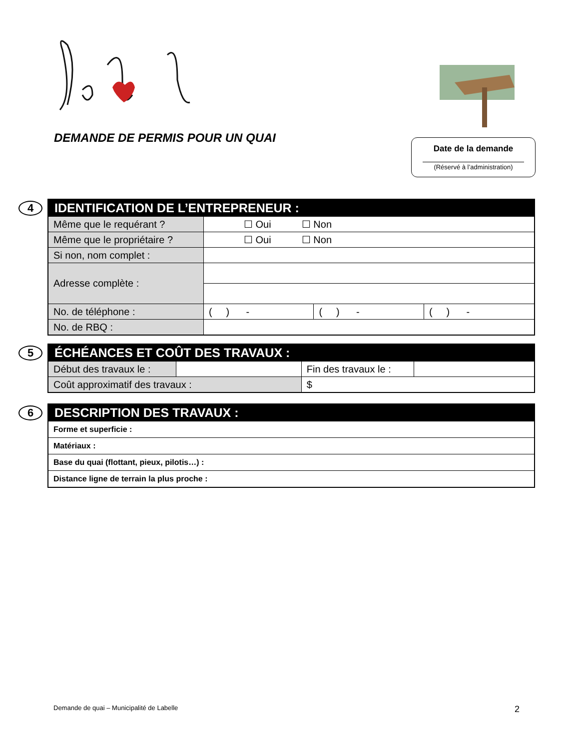DEMANDE DE PERMIS POUR UN QUAI
Date de la demande
(Réservé à l’administration)
4
| IDENTIFICATION DE L’ENTREPRENEUR : | | | |
| --- | --- | --- | --- |
| Même que le requérant ? | ☐ Oui ☐ Non | | |
| Même que le propriétaire ? | ☐ Oui ☐ Non | | |
| Si non, nom complet : | | | |
| Adresse complète : | | | |
| No. de téléphone : | ( ) - | ( ) - | ( ) - |
| No. de RBQ : | | | |
5
| ÉCHÉANCES ET COÛT DES TRAVAUX : | | | |
| --- | --- | --- | --- |
| Début des travaux le : | | Fin des travaux le : | |
| Coût approximatif des travaux : | | $ | |
6
| DESCRIPTION DES TRAVAUX : |
| --- |
| Forme et superficie : |
| Matériaux : |
| Base du quai (flottant, pieux, pilotis…) : |
| Distance ligne de terrain la plus proche : |
Demande de quai – Municipalité de Labelle
2